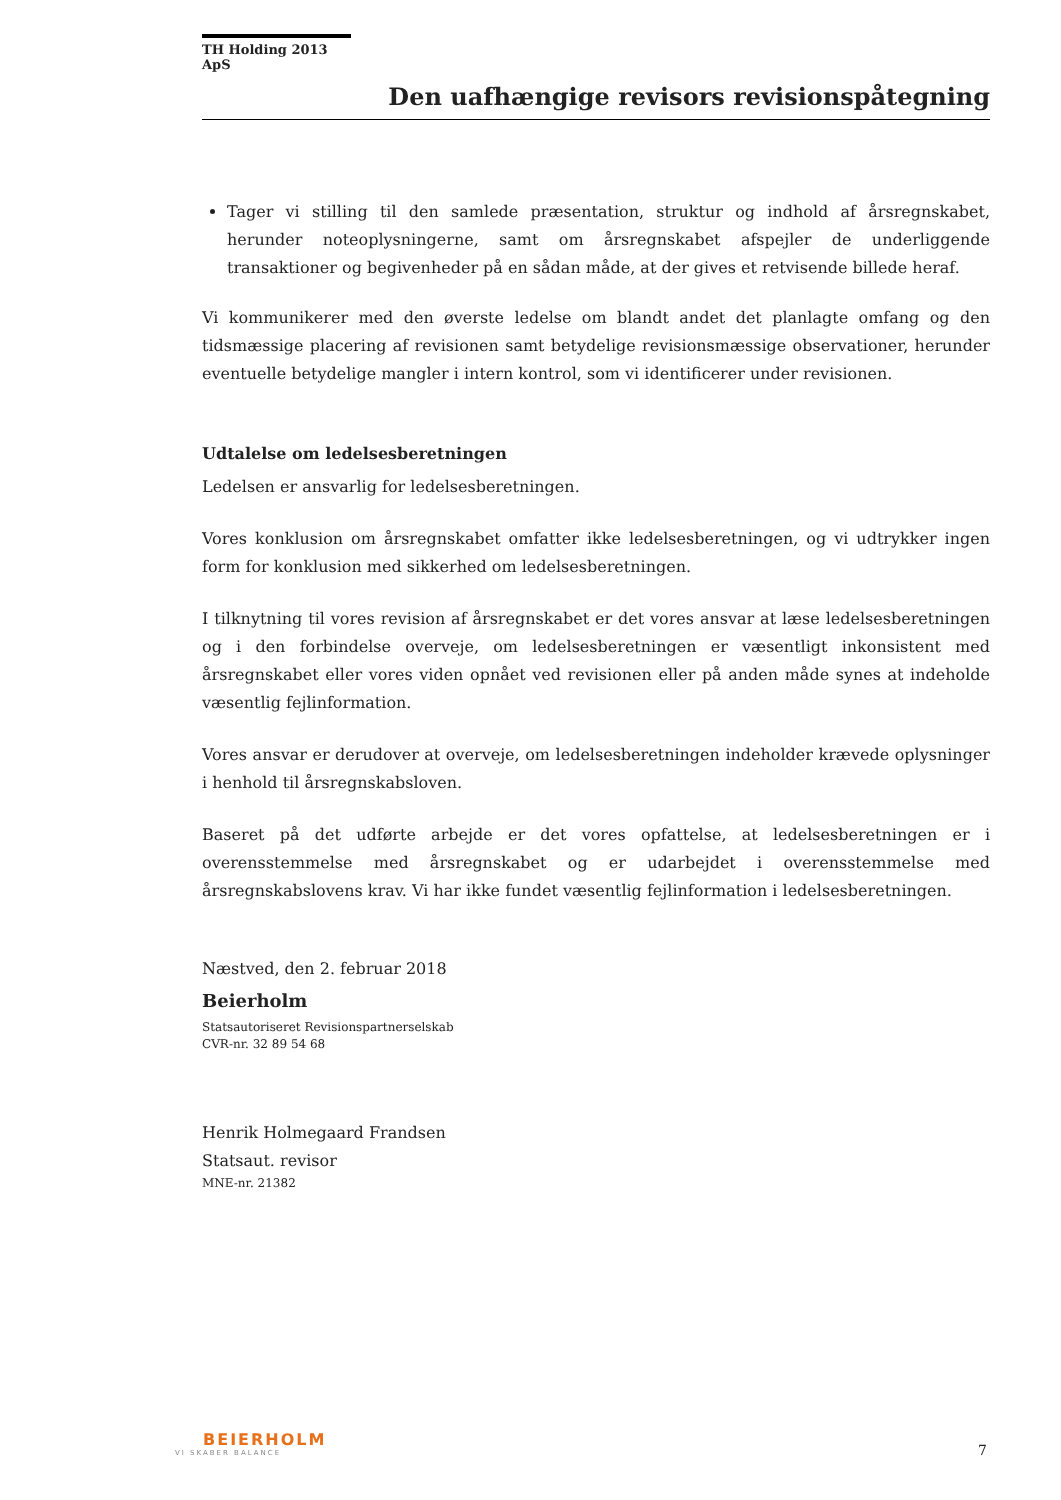TH Holding 2013 ApS
Den uafhængige revisors revisionspåtegning
Tager vi stilling til den samlede præsentation, struktur og indhold af årsregnskabet, herunder noteoplysningerne, samt om årsregnskabet afspejler de underliggende transaktioner og begivenheder på en sådan måde, at der gives et retvisende billede heraf.
Vi kommunikerer med den øverste ledelse om blandt andet det planlagte omfang og den tidsmæssige placering af revisionen samt betydelige revisionsmæssige observationer, herunder eventuelle betydelige mangler i intern kontrol, som vi identificerer under revisionen.
Udtalelse om ledelsesberetningen
Ledelsen er ansvarlig for ledelsesberetningen.
Vores konklusion om årsregnskabet omfatter ikke ledelsesberetningen, og vi udtrykker ingen form for konklusion med sikkerhed om ledelsesberetningen.
I tilknytning til vores revision af årsregnskabet er det vores ansvar at læse ledelsesberetningen og i den forbindelse overveje, om ledelsesberetningen er væsentligt inkonsistent med årsregnskabet eller vores viden opnået ved revisionen eller på anden måde synes at indeholde væsentlig fejlinformation.
Vores ansvar er derudover at overveje, om ledelsesberetningen indeholder krævede oplysninger i henhold til årsregnskabsloven.
Baseret på det udførte arbejde er det vores opfattelse, at ledelsesberetningen er i overensstemmelse med årsregnskabet og er udarbejdet i overensstemmelse med årsregnskabslovens krav. Vi har ikke fundet væsentlig fejlinformation i ledelsesberetningen.
Næstved, den 2. februar 2018
Beierholm
Statsautoriseret Revisionspartnerselskab
CVR-nr. 32 89 54 68
Henrik Holmegaard Frandsen
Statsaut. revisor
MNE-nr. 21382
BEIERHOLM
VI SKABER BALANCE
7